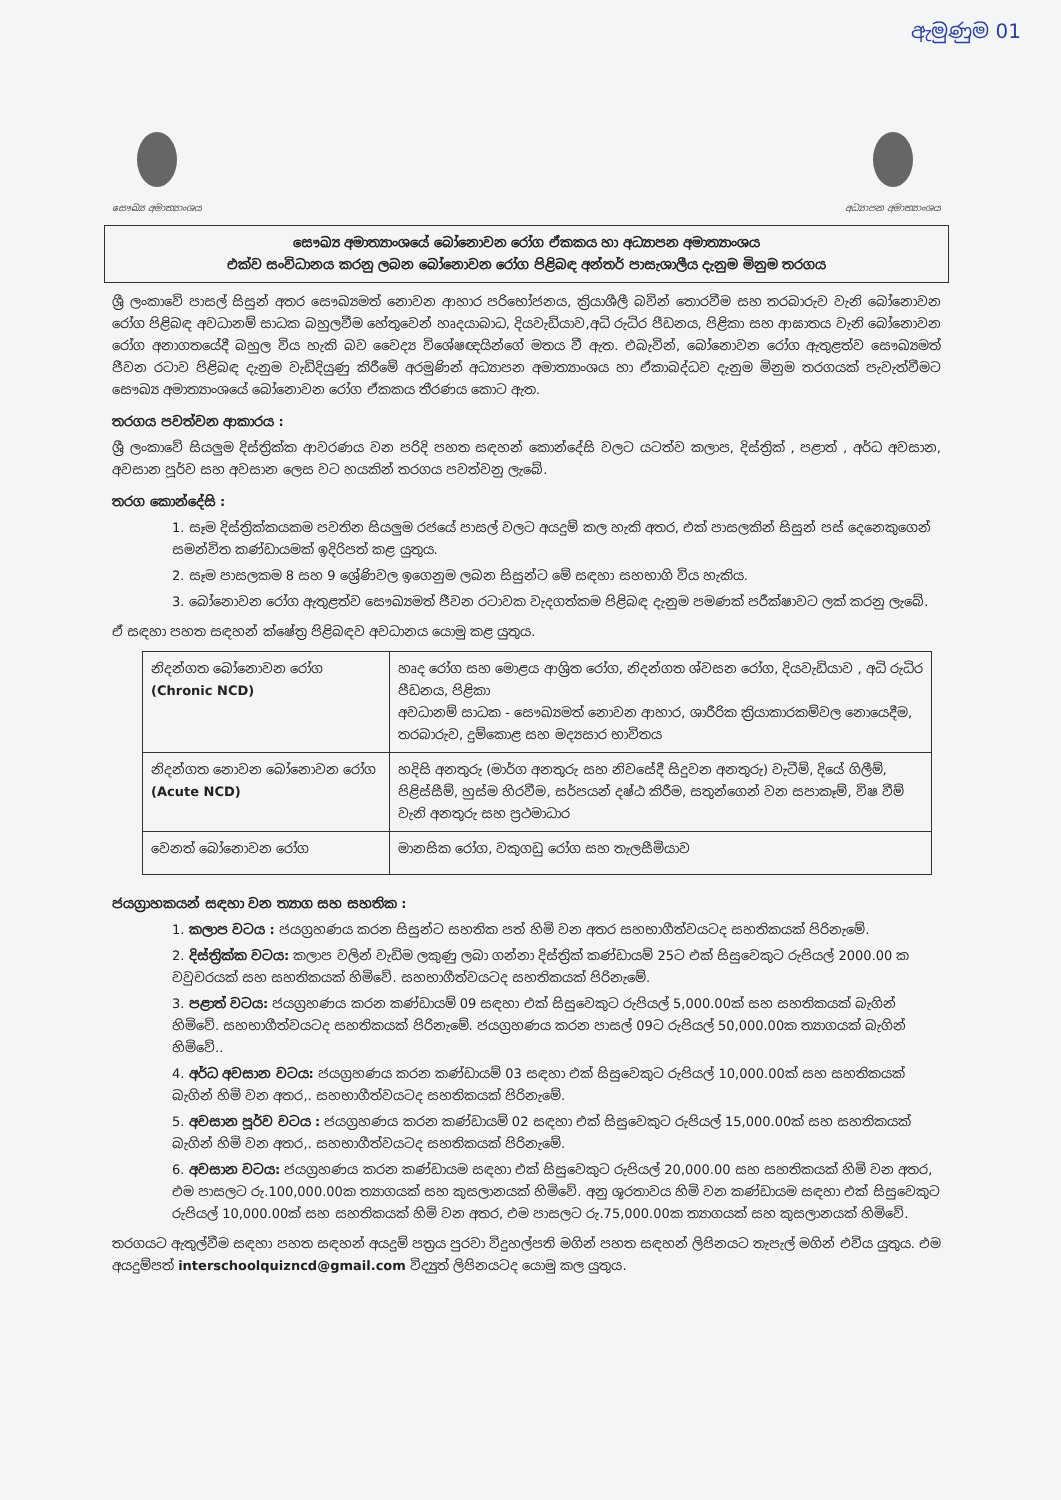ඇමුණුම 01
සෞඛ්‍ය අමාත්‍යාංශය අධ්‍යාපන අමාත්‍යාංශය
සෞඛ්‍ය අමාත්‍යාංශයේ බෝනොවන රෝග ඒකකය හා අධ්‍යාපන අමාත්‍යාංශය
එක්ව සංවිධානය කරනු ලබන බෝනොවන රෝග පිළිබඳ අන්තර් පාසැශාලීය දැනුම මිනුම තරගය
ශ්‍රී ලංකාවේ පාසල් සිසුන් අතර සෞඛ්‍යමත් නොවන ආහාර පරිභෝජනය, ක්‍රියාශීලී බවින් තොරවීම සහ තරබාරුව වැනි බෝනොවන රෝග පිළිබඳ අවධානම් සාධක බහුලවීම හේතුවෙන් හෘදයාබාධ, දියවැඩියාව,අධි රුධිර පීඩනය, පිළිකා සහ ආඝාතය වැනි බෝනොවන රෝග අනාගතයේදී බහුල විය හැකි බව වෛද්‍ය විශේෂඥයින්ගේ මතය වී ඇත. එබැවින්, බෝනොවන රෝග ඇතුළත්ව සෞඛ්‍යමත් ජීවන රටාව පිළිබඳ දැනුම වැඩිදියුණු කිරීමේ අරමුණින් අධ්‍යාපන අමාත්‍යාංශය හා ඒකාබද්ධව දැනුම මිනුම තරගයක් පැවැත්වීමට සෞඛ්‍ය අමාත්‍යාංශයේ බෝනොවන රෝග ඒකකය තීරණය කොට ඇත.
තරගය පවත්වන ආකාරය :
ශ්‍රී ලංකාවේ සියලුම දිස්ත්‍රික්ක ආවරණය වන පරිදි පහත සඳහන් කොන්දේසි වලට යටත්ව කලාප, දිස්ත්‍රික් , පළාත් , අර්ධ අවසාන, අවසාන පූර්ව සහ අවසාන ලෙස වට හයකින් තරගය පවත්වනු ලැබේ.
තරග කොන්දේසි :
1. සෑම දිස්ත්‍රික්කයකම පවතින සියලුම රජයේ පාසල් වලට අයදුම් කල හැකි අතර, එක් පාසලකින් සිසුන් පස් දෙනෙකුගෙන් සමන්විත කණ්ඩායමක් ඉදිරිපත් කළ යුතුය.
2. සෑම පාසලකම 8 සහ 9 ශ්‍රේණිවල ඉගෙනුම ලබන සිසුන්ට මේ සඳහා සහභාගි විය හැකිය.
3. බෝනොවන රෝග ඇතුළත්ව සෞඛ්‍යමත් ජීවන රටාවක වැදගත්කම පිළිබඳ දැනුම පමණක් පරීක්ෂාවට ලක් කරනු ලැබේ.
ඒ සඳහා පහත සඳහන් ක්ෂේත්‍ර පිළිබඳව අවධානය යොමු කළ යුතුය.
| නිදන්ගත බෝනොවන රෝග (Chronic NCD) | හෘද රෝග සහ මොළය ආශ්‍රිත රෝග, නිදන්ගත ශ්වසන රෝග, දියවැඩියාව , අධි රුධිර පීඩනය, පිළිකා අවධානම් සාධක - සෞඛ්‍යමත් නොවන ආහාර, ශාරීරික ක්‍රියාකාරකම්වල නොයෙදීම, තරබාරුව, දුම්කොළ සහ මද්‍යසාර භාවිතය |
| නිදන්ගත නොවන බෝනොවන රෝග (Acute NCD) | හදිසි අනතුරු (මාර්ග අනතුරු සහ නිවසේදී සිදුවන අනතුරු) වැටීම්, දියේ ගිලීම්, පිළිස්සීම්, හුස්ම හිරවීම, සර්පයන් දෂ්ඨ කිරීම, සතුන්ගෙන් වන සපාකෑම්, විෂ වීම් වැනි අනතුරු සහ ප්‍රථමාධාර |
| වෙනත් බෝනොවන රෝග | මානසික රෝග, වකුගඩු රෝග සහ තැලසීමියාව |
ජයග්‍රාහකයන් සඳහා වන ත්‍යාග සහ සහතික :
1. කලාප වටය : ජයග්‍රහණය කරන සිසුන්ට සහතික පත් හිමි වන අතර සහභාගීත්වයටද සහතිකයක් පිරිනැමේ.
2. දිස්ත්‍රික්ක වටය: කලාප වලින් වැඩිම ලකුණු ලබා ගන්නා දිස්ත්‍රික් කණ්ඩායම් 25ට එක් සිසුවෙකුට රුපියල් 2000.00 ක වවුචරයක් සහ සහතිකයක් හිමිවේ. සහභාගීත්වයටද සහතිකයක් පිරිනැමේ.
3. පළාත් වටය: ජයග්‍රහණය කරන කණ්ඩායම් 09 සඳහා එක් සිසුවෙකුට රුපියල් 5,000.00ක් සහ සහතිකයක් බැගින් හිමිවේ. සහභාගීත්වයටද සහතිකයක් පිරිනැමේ. ජයග්‍රහණය කරන පාසල් 09ට රුපියල් 50,000.00ක ත්‍යාගයක් බැගින් හිමිවේ..
4. අර්ධ අවසාන වටය: ජයග්‍රහණය කරන කණ්ඩායම් 03 සඳහා එක් සිසුවෙකුට රුපියල් 10,000.00ක් සහ සහතිකයක් බැගින් හිමි වන අතර,. සහභාගීත්වයටද සහතිකයක් පිරිනැමේ.
5. අවසාන පූර්ව වටය : ජයග්‍රහණය කරන කණ්ඩායම් 02 සඳහා එක් සිසුවෙකුට රුපියල් 15,000.00ක් සහ සහතිකයක් බැගින් හිමි වන අතර,. සහභාගීත්වයටද සහතිකයක් පිරිනැමේ.
6. අවසාන වටය: ජයග්‍රහණය කරන කණ්ඩායම සඳහා එක් සිසුවෙකුට රුපියල් 20,000.00 සහ සහතිකයක් හිමි වන අතර, එම පාසලට රු.100,000.00ක ත්‍යාගයක් සහ කුසලානයක් හිමිවේ. අනු ශූරතාවය හිමි වන කණ්ඩායම සඳහා එක් සිසුවෙකුට රුපියල් 10,000.00ක් සහ සහතිකයක් හිමි වන අතර, එම පාසලට රු.75,000.00ක ත්‍යාගයක් සහ කුසලානයක් හිමිවේ.
තරගයට ඇතුල්වීම සඳහා පහත සඳහන් අයදුම් පත්‍රය පුරවා විදුහල්පති මගින් පහත සඳහන් ලිපිනයට තැපැල් මගින් එවිය යුතුය. එම අයදුම්පත් interschoolquizncd@gmail.com විද්‍යුත් ලිපිනයටද යොමු කල යුතුය.